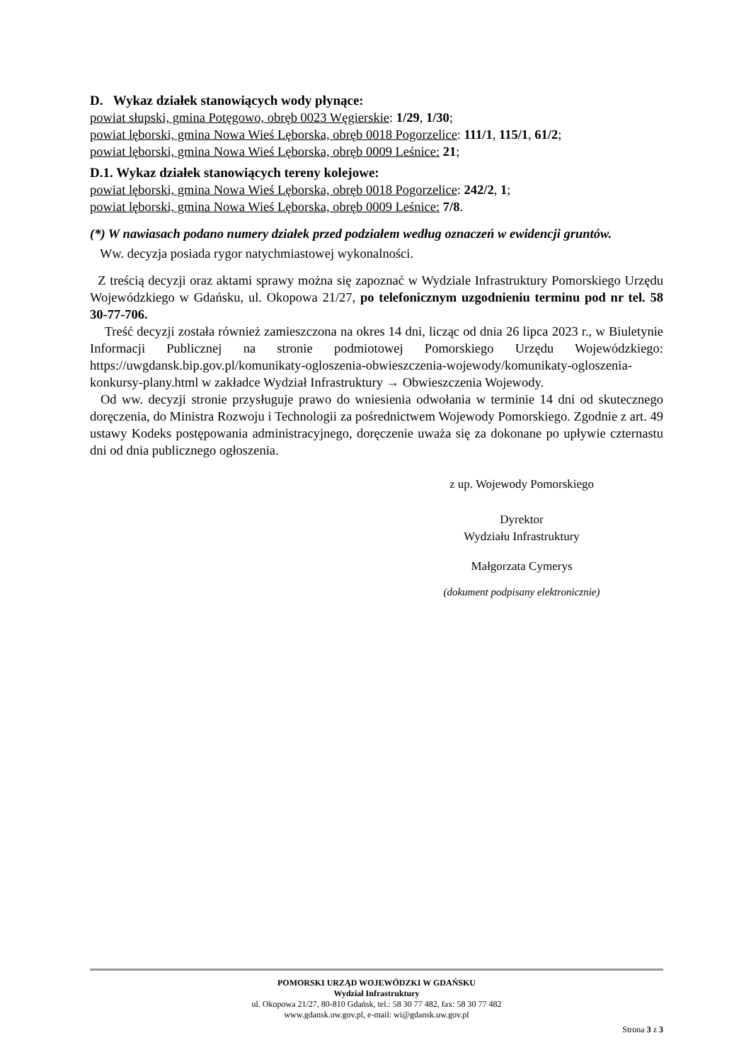D. Wykaz działek stanowiących wody płynące:
powiat słupski, gmina Potęgowo, obręb 0023 Węgierskie: 1/29, 1/30;
powiat lęborski, gmina Nowa Wieś Lęborska, obręb 0018 Pogorzelice: 111/1, 115/1, 61/2;
powiat lęborski, gmina Nowa Wieś Lęborska, obręb 0009 Leśnice: 21;
D.1. Wykaz działek stanowiących tereny kolejowe:
powiat lęborski, gmina Nowa Wieś Lęborska, obręb 0018 Pogorzelice: 242/2, 1;
powiat lęborski, gmina Nowa Wieś Lęborska, obręb 0009 Leśnice: 7/8.
(*) W nawiasach podano numery działek przed podziałem według oznaczeń w ewidencji gruntów.
Ww. decyzja posiada rygor natychmiastowej wykonalności.
Z treścią decyzji oraz aktami sprawy można się zapoznać w Wydziale Infrastruktury Pomorskiego Urzędu Wojewódzkiego w Gdańsku, ul. Okopowa 21/27, po telefonicznym uzgodnieniu terminu pod nr tel. 58 30-77-706.
Treść decyzji została również zamieszczona na okres 14 dni, licząc od dnia 26 lipca 2023 r., w Biuletynie Informacji Publicznej na stronie podmiotowej Pomorskiego Urzędu Wojewódzkiego: https://uwgdansk.bip.gov.pl/komunikaty-ogloszenia-obwieszczenia-wojewody/komunikaty-ogloszenia-konkursy-plany.html w zakładce Wydział Infrastruktury → Obwieszczenia Wojewody.
Od ww. decyzji stronie przysługuje prawo do wniesienia odwołania w terminie 14 dni od skutecznego doręczenia, do Ministra Rozwoju i Technologii za pośrednictwem Wojewody Pomorskiego. Zgodnie z art. 49 ustawy Kodeks postępowania administracyjnego, doręczenie uważa się za dokonane po upływie czternastu dni od dnia publicznego ogłoszenia.
z up. Wojewody Pomorskiego
Dyrektor
Wydziału Infrastruktury
Małgorzata Cymerys
(dokument podpisany elektronicznie)
POMORSKI URZĄD WOJEWÓDZKI W GDAŃSKU
Wydział Infrastruktury
ul. Okopowa 21/27, 80-810 Gdańsk, tel.: 58 30 77 482, fax: 58 30 77 482
www.gdansk.uw.gov.pl, e-mail: wi@gdansk.uw.gov.pl
Strona 3 z 3